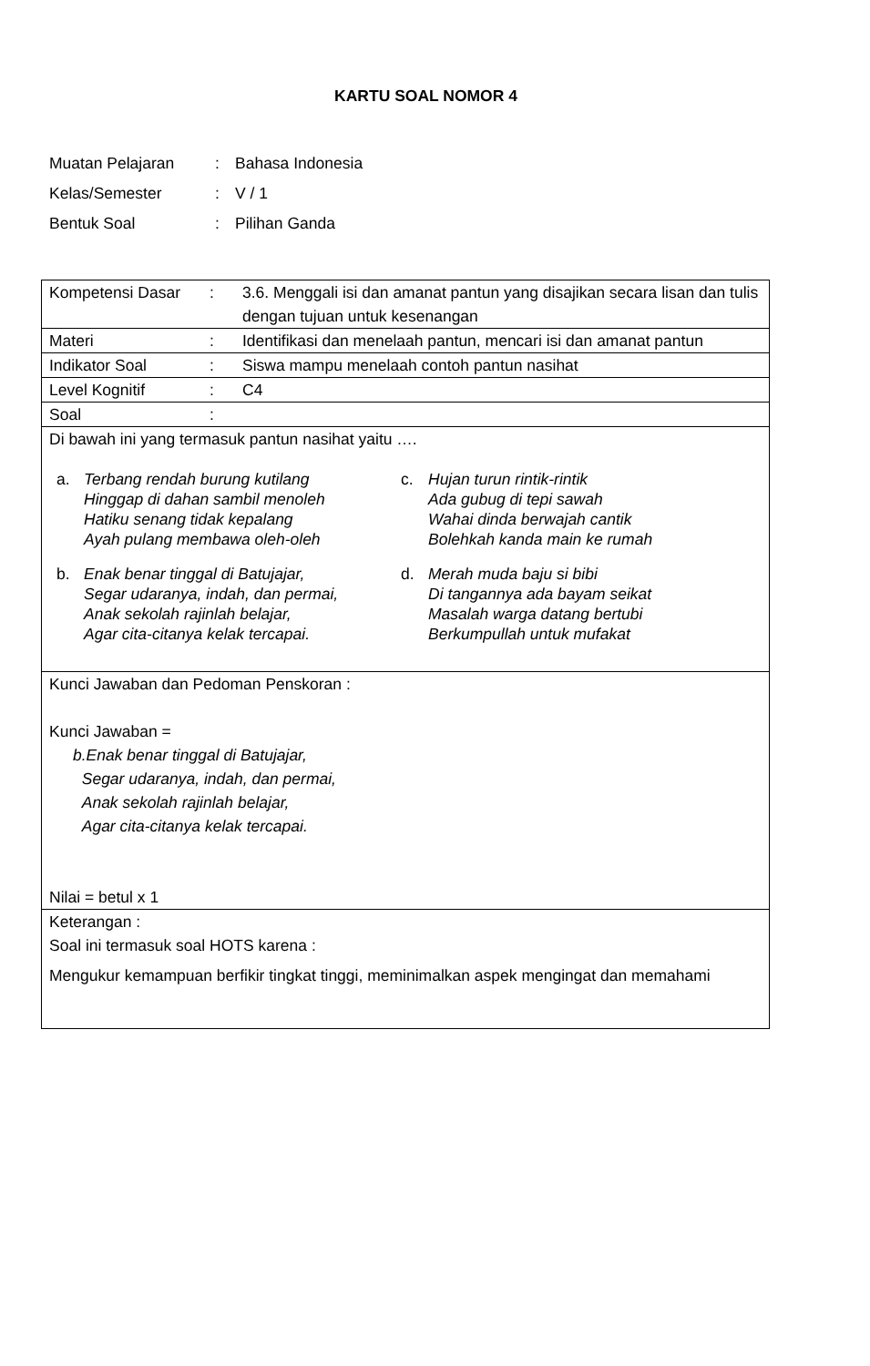KARTU SOAL NOMOR 4
| Muatan Pelajaran | : | Bahasa Indonesia |
| Kelas/Semester | : | V / 1 |
| Bentuk Soal | : | Pilihan Ganda |
| Kompetensi Dasar | : | 3.6. Menggali isi dan amanat pantun yang disajikan secara lisan dan tulis dengan tujuan untuk kesenangan |
| Materi | : | Identifikasi dan menelaah pantun, mencari isi dan amanat pantun |
| Indikator Soal | : | Siswa mampu menelaah contoh pantun nasihat |
| Level Kognitif | : | C4 |
| Soal | : | |
| Di bawah ini yang termasuk pantun nasihat yaitu …. a. Terbang rendah burung kutilang Hinggap di dahan sambil menoleh Hatiku senang tidak kepalang Ayah pulang membawa oleh-oleh b. Enak benar tinggal di Batujajar, Segar udaranya, indah, dan permai, Anak sekolah rajinlah belajar, Agar cita-citanya kelak tercapai. c. Hujan turun rintik-rintik Ada gubug di tepi sawah Wahai dinda berwajah cantik Bolehkah kanda main ke rumah d. Merah muda baju si bibi Di tangannya ada bayam seikat Masalah warga datang bertubi Berkumpullah untuk mufakat | | |
| Kunci Jawaban dan Pedoman Penskoran : Kunci Jawaban = b.Enak benar tinggal di Batujajar, Segar udaranya, indah, dan permai, Anak sekolah rajinlah belajar, Agar cita-citanya kelak tercapai. Nilai = betul x 1 | | |
| Keterangan : Soal ini termasuk soal HOTS karena : Mengukur kemampuan berfikir tingkat tinggi, meminimalkan aspek mengingat dan memahami | | |